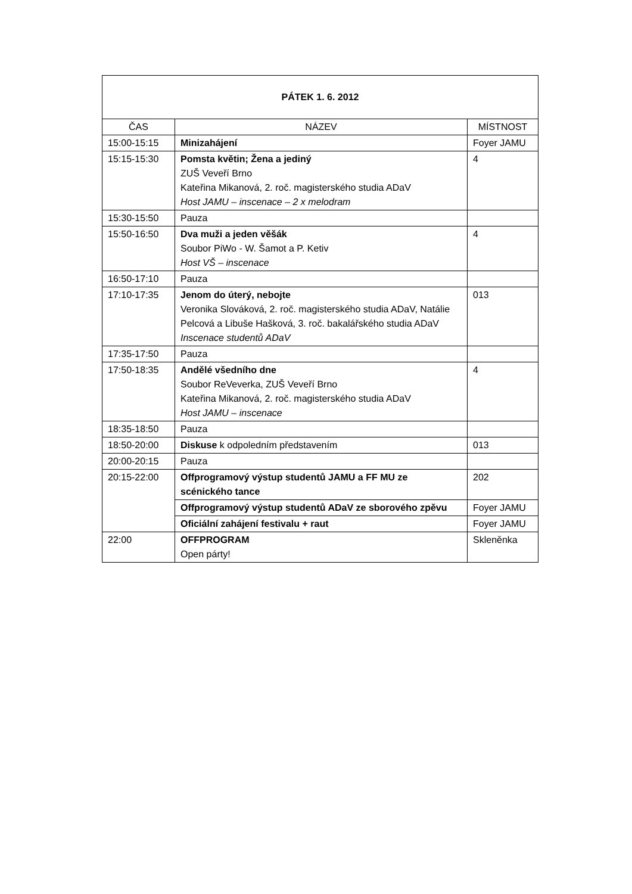| PÁTEK 1. 6. 2012 | | |
| --- | --- | --- |
| ČAS | NÁZEV | MÍSTNOST |
| 15:00-15:15 | Minizahájení | Foyer JAMU |
| 15:15-15:30 | Pomsta květin; Žena a jediný ZUŠ Veveří Brno Kateřina Mikanová, 2. roč. magisterského studia ADaV Host JAMU – inscenace – 2 x melodram | 4 |
| 15:30-15:50 | Pauza | |
| 15:50-16:50 | Dva muži a jeden věšák Soubor PiWo - W. Šamot a P. Ketiv Host VŠ – inscenace | 4 |
| 16:50-17:10 | Pauza | |
| 17:10-17:35 | Jenom do úterý, nebojte Veronika Slováková, 2. roč. magisterského studia ADaV, Natálie Pelcová a Libuše Hašková, 3. roč. bakalářského studia ADaV Inscenace studentů ADaV | 013 |
| 17:35-17:50 | Pauza | |
| 17:50-18:35 | Andělé všedního dne Soubor ReVeverka, ZUŠ Veveří Brno Kateřina Mikanová, 2. roč. magisterského studia ADaV Host JAMU – inscenace | 4 |
| 18:35-18:50 | Pauza | |
| 18:50-20:00 | Diskuse k odpoledním představením | 013 |
| 20:00-20:15 | Pauza | |
| 20:15-22:00 | Offprogramový výstup studentů JAMU a FF MU ze scénického tance | 202 |
| | Offprogramový výstup studentů ADaV ze sborového zpěvu | Foyer JAMU |
| | Oficiální zahájení festivalu + raut | Foyer JAMU |
| 22:00 | OFFPROGRAM Open párty! | Skleněnka |